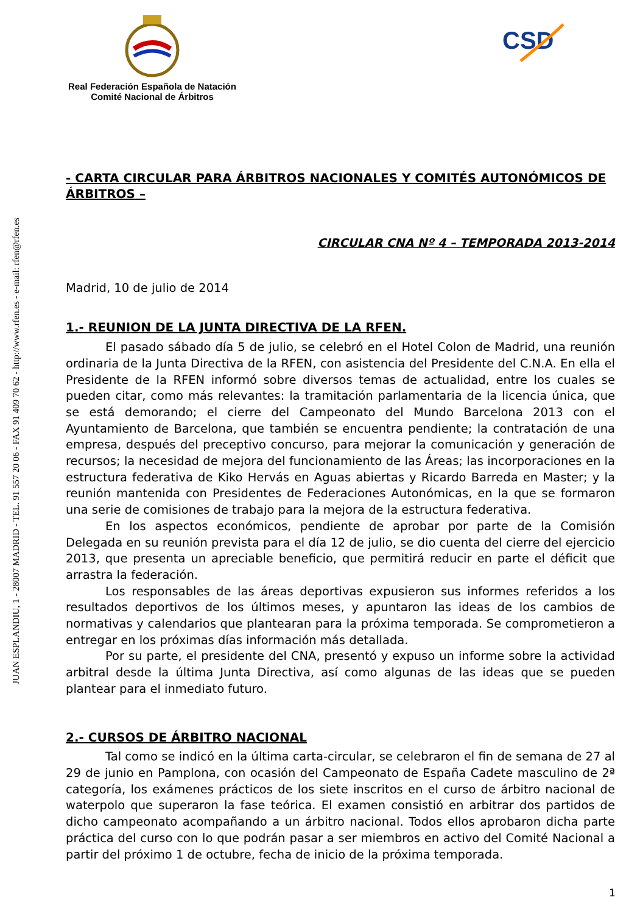JUAN ESPLANDIU, 1 - 28007 MADRID - TEL. 91 557 20 06 - FAX 91 409 70 62 - http://www.rfen.es - e-mail: rfen@rfen.es
Real Federación Española de Natación
Comité Nacional de Árbitros
CSD
- CARTA CIRCULAR PARA ÁRBITROS NACIONALES Y COMITÉS AUTONÓMICOS DE ÁRBITROS –
CIRCULAR CNA Nº 4 – TEMPORADA 2013-2014
Madrid, 10 de julio de 2014
1.- REUNION DE LA JUNTA DIRECTIVA DE LA RFEN.
El pasado sábado día 5 de julio, se celebró en el Hotel Colon de Madrid, una reunión ordinaria de la Junta Directiva de la RFEN, con asistencia del Presidente del C.N.A. En ella el Presidente de la RFEN informó sobre diversos temas de actualidad, entre los cuales se pueden citar, como más relevantes: la tramitación parlamentaria de la licencia única, que se está demorando; el cierre del Campeonato del Mundo Barcelona 2013 con el Ayuntamiento de Barcelona, que también se encuentra pendiente; la contratación de una empresa, después del preceptivo concurso, para mejorar la comunicación y generación de recursos; la necesidad de mejora del funcionamiento de las Áreas; las incorporaciones en la estructura federativa de Kiko Hervás en Aguas abiertas y Ricardo Barreda en Master; y la reunión mantenida con Presidentes de Federaciones Autonómicas, en la que se formaron una serie de comisiones de trabajo para la mejora de la estructura federativa.
En los aspectos económicos, pendiente de aprobar por parte de la Comisión Delegada en su reunión prevista para el día 12 de julio, se dio cuenta del cierre del ejercicio 2013, que presenta un apreciable beneficio, que permitirá reducir en parte el déficit que arrastra la federación.
Los responsables de las áreas deportivas expusieron sus informes referidos a los resultados deportivos de los últimos meses, y apuntaron las ideas de los cambios de normativas y calendarios que plantearan para la próxima temporada. Se comprometieron a entregar en los próximas días información más detallada.
Por su parte, el presidente del CNA, presentó y expuso un informe sobre la actividad arbitral desde la última Junta Directiva, así como algunas de las ideas que se pueden plantear para el inmediato futuro.
2.- CURSOS DE ÁRBITRO NACIONAL
Tal como se indicó en la última carta-circular, se celebraron el fin de semana de 27 al 29 de junio en Pamplona, con ocasión del Campeonato de España Cadete masculino de 2ª categoría, los exámenes prácticos de los siete inscritos en el curso de árbitro nacional de waterpolo que superaron la fase teórica. El examen consistió en arbitrar dos partidos de dicho campeonato acompañando a un árbitro nacional. Todos ellos aprobaron dicha parte práctica del curso con lo que podrán pasar a ser miembros en activo del Comité Nacional a partir del próximo 1 de octubre, fecha de inicio de la próxima temporada.
1